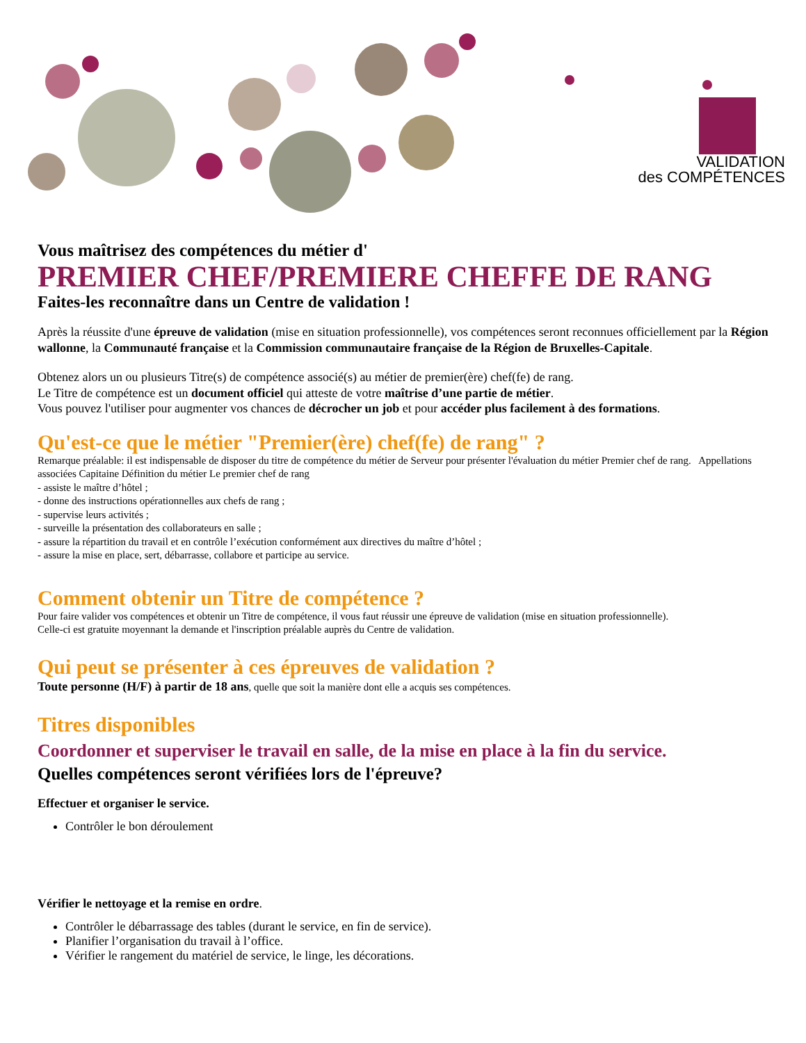VALIDATION
des COMPÉTENCES
Vous maîtrisez des compétences du métier d'
PREMIER CHEF/PREMIERE CHEFFE DE RANG
Faites-les reconnaître dans un Centre de validation !
Après la réussite d'une épreuve de validation (mise en situation professionnelle), vos compétences seront reconnues officiellement par la Région wallonne, la Communauté française et la Commission communautaire française de la Région de Bruxelles-Capitale.
Obtenez alors un ou plusieurs Titre(s) de compétence associé(s) au métier de premier(ère) chef(fe) de rang.
Le Titre de compétence est un document officiel qui atteste de votre maîtrise d’une partie de métier.
Vous pouvez l'utiliser pour augmenter vos chances de décrocher un job et pour accéder plus facilement à des formations.
Qu'est-ce que le métier "Premier(ère) chef(fe) de rang" ?
Remarque préalable: il est indispensable de disposer du titre de compétence du métier de Serveur pour présenter l'évaluation du métier Premier chef de rang. Appellations associées Capitaine Définition du métier Le premier chef de rang
- assiste le maître d’hôtel ;
- donne des instructions opérationnelles aux chefs de rang ;
- supervise leurs activités ;
- surveille la présentation des collaborateurs en salle ;
- assure la répartition du travail et en contrôle l’exécution conformément aux directives du maître d’hôtel ;
- assure la mise en place, sert, débarrasse, collabore et participe au service.
Comment obtenir un Titre de compétence ?
Pour faire valider vos compétences et obtenir un Titre de compétence, il vous faut réussir une épreuve de validation (mise en situation professionnelle).
Celle-ci est gratuite moyennant la demande et l'inscription préalable auprès du Centre de validation.
Qui peut se présenter à ces épreuves de validation ?
Toute personne (H/F) à partir de 18 ans, quelle que soit la manière dont elle a acquis ses compétences.
Titres disponibles
Coordonner et superviser le travail en salle, de la mise en place à la fin du service.
Quelles compétences seront vérifiées lors de l'épreuve?
Effectuer et organiser le service.
Contrôler le bon déroulement
Vérifier le nettoyage et la remise en ordre.
Contrôler le débarrassage des tables (durant le service, en fin de service).
Planifier l’organisation du travail à l’office.
Vérifier le rangement du matériel de service, le linge, les décorations.